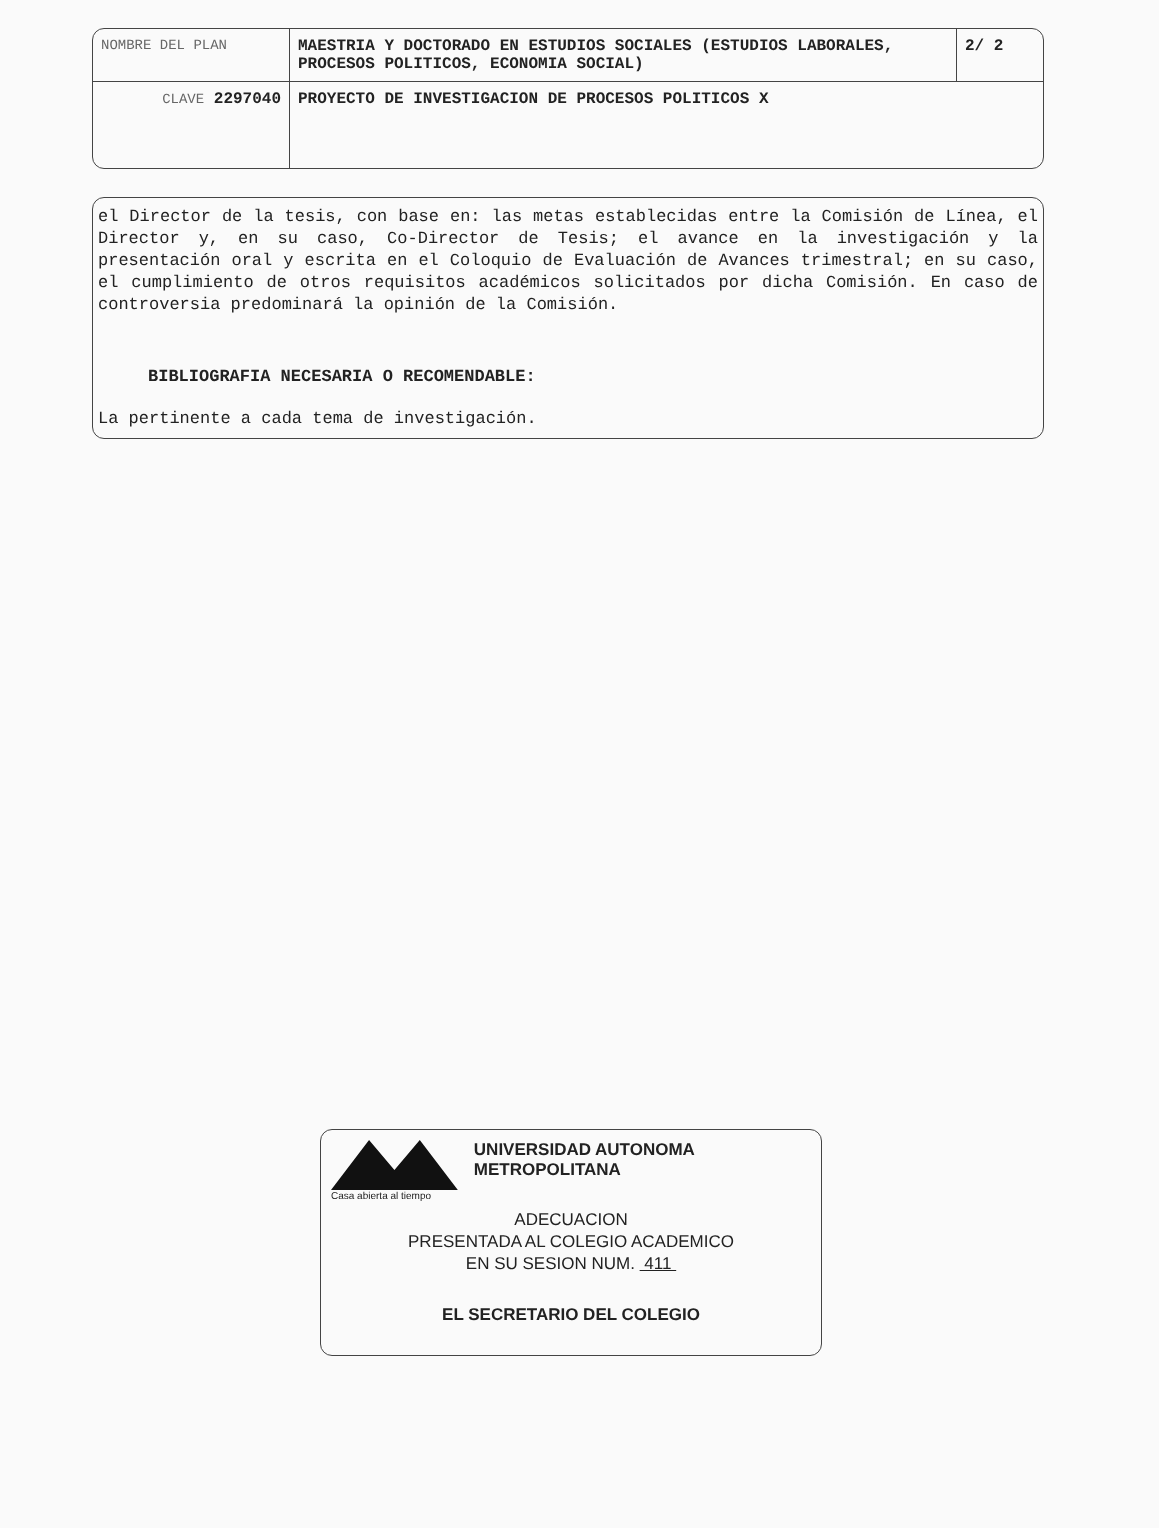| NOMBRE DEL PLAN | MAESTRIA Y DOCTORADO EN ESTUDIOS SOCIALES (ESTUDIOS LABORALES, PROCESOS POLITICOS, ECONOMIA SOCIAL) | 2/ 2 |
| CLAVE 2297040 | PROYECTO DE INVESTIGACION DE PROCESOS POLITICOS X | |
el Director de la tesis, con base en: las metas establecidas entre la Comisión de Línea, el Director y, en su caso, Co-Director de Tesis; el avance en la investigación y la presentación oral y escrita en el Coloquio de Evaluación de Avances trimestral; en su caso, el cumplimiento de otros requisitos académicos solicitados por dicha Comisión. En caso de controversia predominará la opinión de la Comisión.
BIBLIOGRAFIA NECESARIA O RECOMENDABLE:
La pertinente a cada tema de investigación.
Casa abierta al tiempo
UNIVERSIDAD AUTONOMA METROPOLITANA
ADECUACION
PRESENTADA AL COLEGIO ACADEMICO
EN SU SESION NUM. 411
EL SECRETARIO DEL COLEGIO